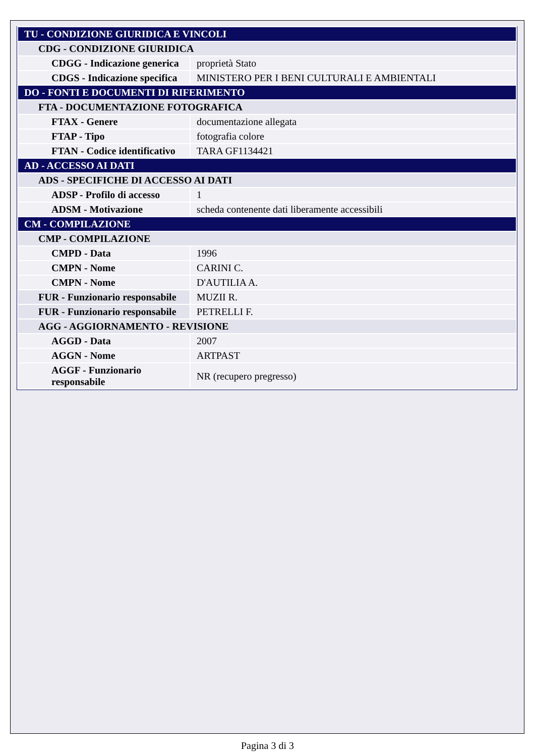| TU - CONDIZIONE GIURIDICA E VINCOLI | |
| CDG - CONDIZIONE GIURIDICA | |
| CDGG - Indicazione generica | proprietà Stato |
| CDGS - Indicazione specifica | MINISTERO PER I BENI CULTURALI E AMBIENTALI |
| DO - FONTI E DOCUMENTI DI RIFERIMENTO | |
| FTA - DOCUMENTAZIONE FOTOGRAFICA | |
| FTAX - Genere | documentazione allegata |
| FTAP - Tipo | fotografia colore |
| FTAN - Codice identificativo | TARA GF1134421 |
| AD - ACCESSO AI DATI | |
| ADS - SPECIFICHE DI ACCESSO AI DATI | |
| ADSP - Profilo di accesso | 1 |
| ADSM - Motivazione | scheda contenente dati liberamente accessibili |
| CM - COMPILAZIONE | |
| CMP - COMPILAZIONE | |
| CMPD - Data | 1996 |
| CMPN - Nome | CARINI C. |
| CMPN - Nome | D'AUTILIA A. |
| FUR - Funzionario responsabile | MUZII R. |
| FUR - Funzionario responsabile | PETRELLI F. |
| AGG - AGGIORNAMENTO - REVISIONE | |
| AGGD - Data | 2007 |
| AGGN - Nome | ARTPAST |
| AGGF - Funzionario responsabile | NR (recupero pregresso) |
Pagina 3 di 3